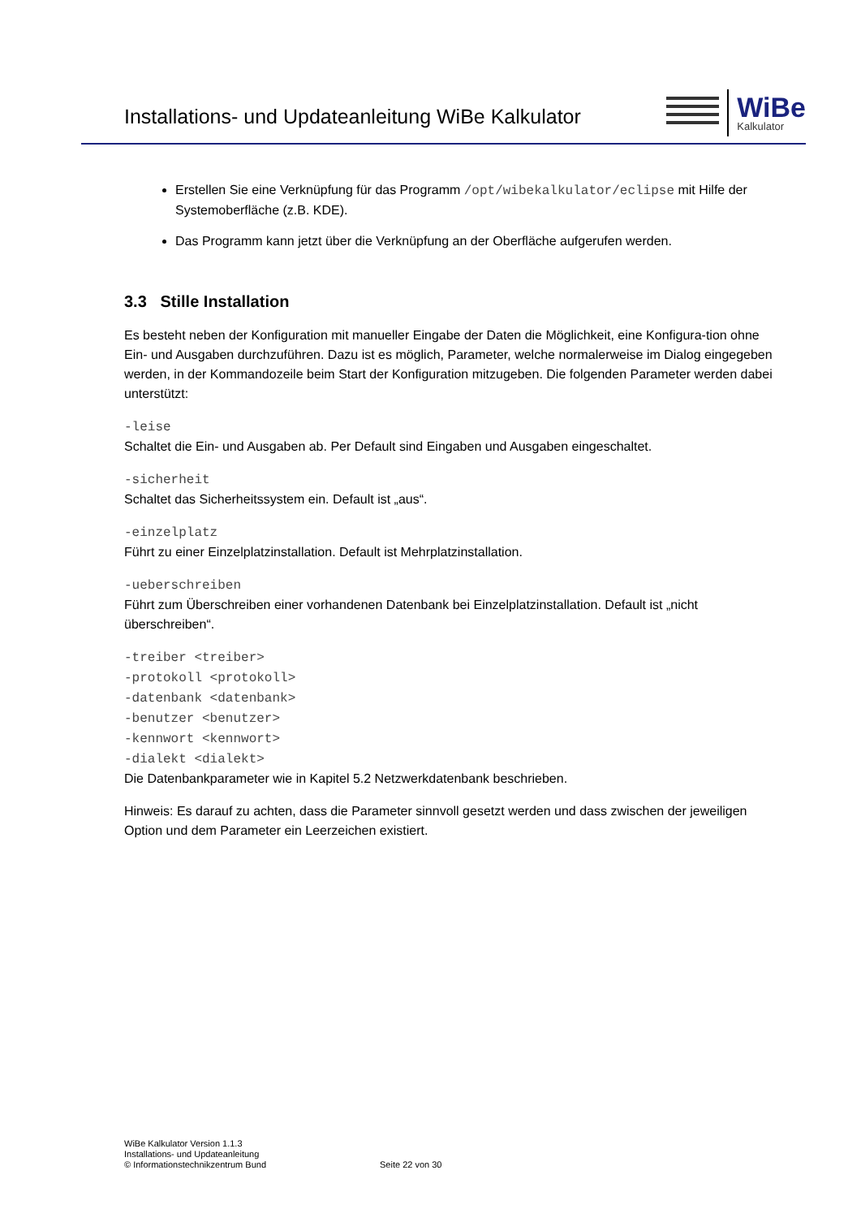Installations- und Updateanleitung WiBe Kalkulator
WiBe
Kalkulator
Erstellen Sie eine Verknüpfung für das Programm /opt/wibekalkulator/eclipse mit Hilfe der Systemoberfläche (z.B. KDE).
Das Programm kann jetzt über die Verknüpfung an der Oberfläche aufgerufen werden.
3.3 Stille Installation
Es besteht neben der Konfiguration mit manueller Eingabe der Daten die Möglichkeit, eine Konfigura-tion ohne Ein- und Ausgaben durchzuführen. Dazu ist es möglich, Parameter, welche normalerweise im Dialog eingegeben werden, in der Kommandozeile beim Start der Konfiguration mitzugeben. Die folgenden Parameter werden dabei unterstützt:
-leise
Schaltet die Ein- und Ausgaben ab. Per Default sind Eingaben und Ausgaben eingeschaltet.
-sicherheit
Schaltet das Sicherheitssystem ein. Default ist „aus“.
-einzelplatz
Führt zu einer Einzelplatzinstallation. Default ist Mehrplatzinstallation.
-ueberschreiben
Führt zum Überschreiben einer vorhandenen Datenbank bei Einzelplatzinstallation. Default ist „nicht überschreiben“.
-treiber <treiber>
-protokoll <protokoll>
-datenbank <datenbank>
-benutzer <benutzer>
-kennwort <kennwort>
-dialekt <dialekt>
Die Datenbankparameter wie in Kapitel 5.2 Netzwerkdatenbank beschrieben.
Hinweis: Es darauf zu achten, dass die Parameter sinnvoll gesetzt werden und dass zwischen der jeweiligen Option und dem Parameter ein Leerzeichen existiert.
WiBe Kalkulator Version 1.1.3
Installations- und Updateanleitung
© Informationstechnikzentrum Bund
Seite 22 von 30